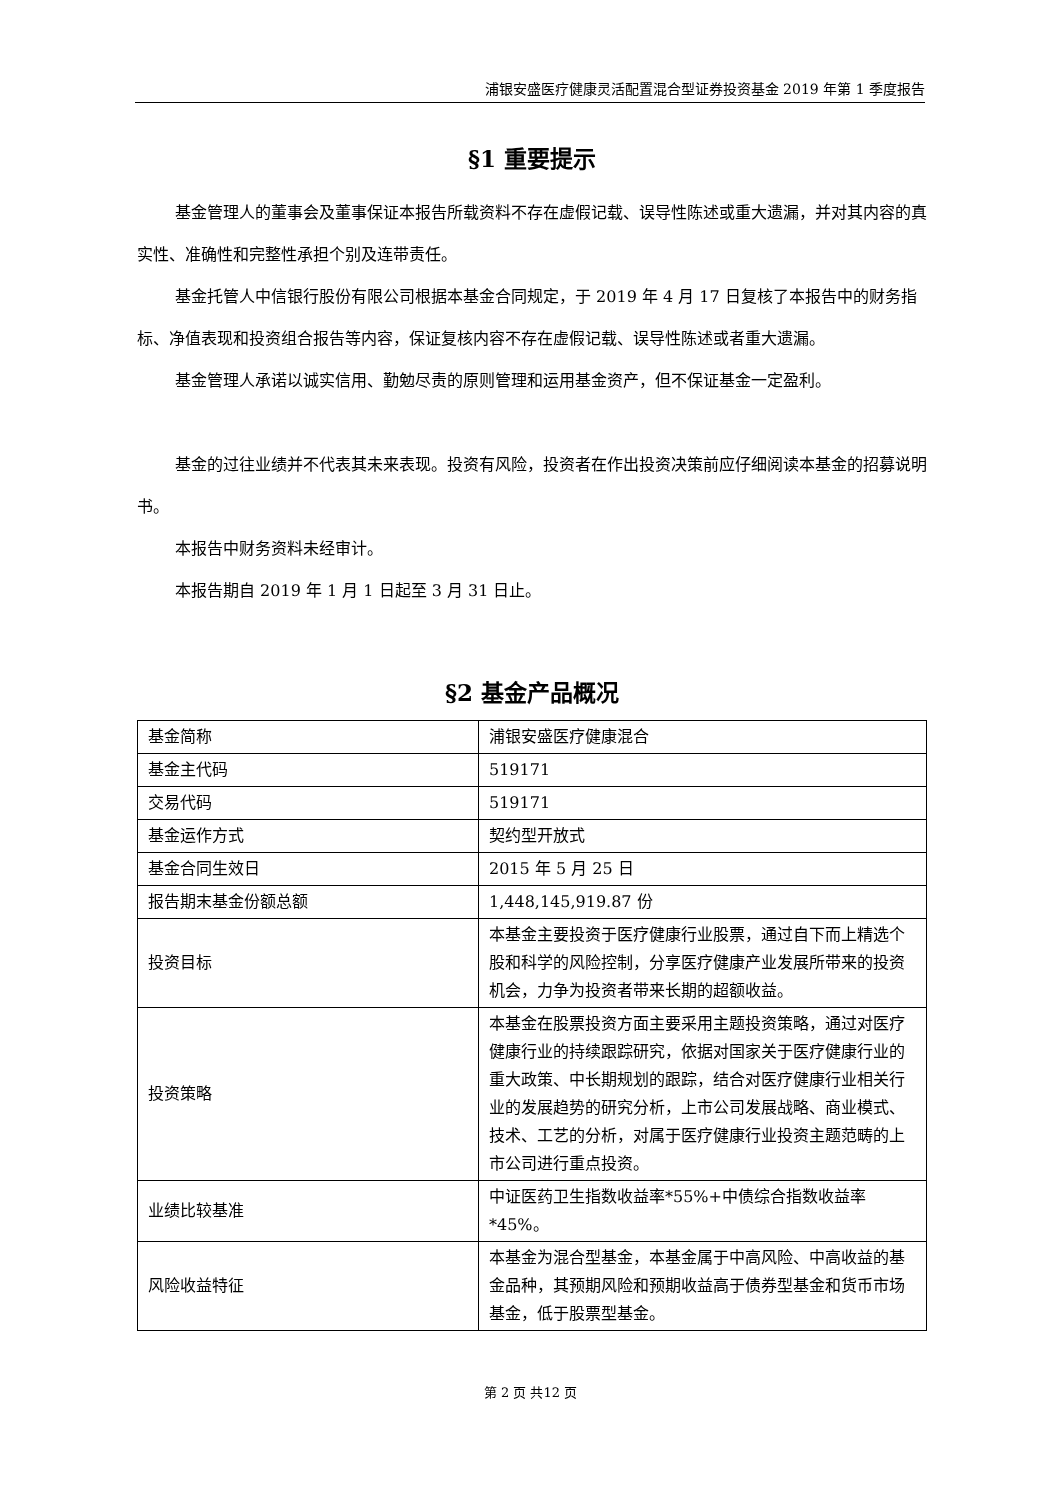浦银安盛医疗健康灵活配置混合型证券投资基金 2019 年第 1 季度报告
§1 重要提示
基金管理人的董事会及董事保证本报告所载资料不存在虚假记载、误导性陈述或重大遗漏，并对其内容的真实性、准确性和完整性承担个别及连带责任。
基金托管人中信银行股份有限公司根据本基金合同规定，于 2019 年 4 月 17 日复核了本报告中的财务指标、净值表现和投资组合报告等内容，保证复核内容不存在虚假记载、误导性陈述或者重大遗漏。
基金管理人承诺以诚实信用、勤勉尽责的原则管理和运用基金资产，但不保证基金一定盈利。
基金的过往业绩并不代表其未来表现。投资有风险，投资者在作出投资决策前应仔细阅读本基金的招募说明书。
本报告中财务资料未经审计。
本报告期自 2019 年 1 月 1 日起至 3 月 31 日止。
§2 基金产品概况
| 基金简称 | 浦银安盛医疗健康混合 |
| 基金主代码 | 519171 |
| 交易代码 | 519171 |
| 基金运作方式 | 契约型开放式 |
| 基金合同生效日 | 2015 年 5 月 25 日 |
| 报告期末基金份额总额 | 1,448,145,919.87 份 |
| 投资目标 | 本基金主要投资于医疗健康行业股票，通过自下而上精选个股和科学的风险控制，分享医疗健康产业发展所带来的投资机会，力争为投资者带来长期的超额收益。 |
| 投资策略 | 本基金在股票投资方面主要采用主题投资策略，通过对医疗健康行业的持续跟踪研究，依据对国家关于医疗健康行业的重大政策、中长期规划的跟踪，结合对医疗健康行业相关行业的发展趋势的研究分析，上市公司发展战略、商业模式、技术、工艺的分析，对属于医疗健康行业投资主题范畴的上市公司进行重点投资。 |
| 业绩比较基准 | 中证医药卫生指数收益率*55%+中债综合指数收益率*45%。 |
| 风险收益特征 | 本基金为混合型基金，本基金属于中高风险、中高收益的基金品种，其预期风险和预期收益高于债券型基金和货币市场基金，低于股票型基金。 |
第 2 页 共12 页